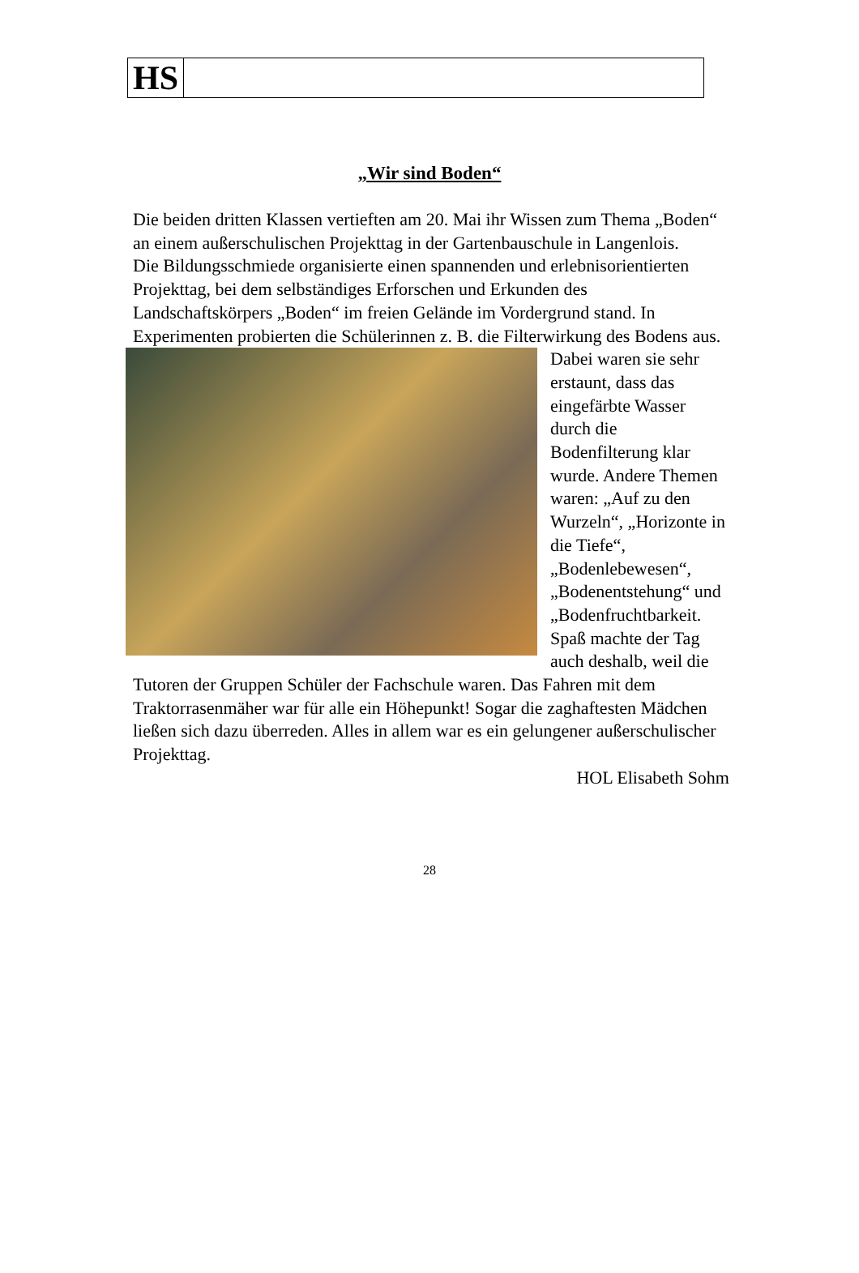HS
„Wir sind Boden“
Die beiden dritten Klassen vertieften am 20. Mai ihr Wissen zum Thema „Boden“ an einem außerschulischen Projekttag in der Gartenbauschule in Langenlois.
Die Bildungsschmiede organisierte einen spannenden und erlebnisorientierten Projekttag, bei dem selbständiges Erforschen und Erkunden des Landschaftskörpers „Boden“ im freien Gelände im Vordergrund stand. In Experimenten probierten die Schülerinnen z. B. die Filterwirkung des Bodens aus. Dabei waren sie sehr erstaunt, dass das eingefärbte Wasser durch die Bodenfilterung klar wurde. Andere Themen waren: „Auf zu den Wurzeln“, „Horizonte in die Tiefe“, „Bodenlebewesen“, „Bodenentstehung“ und „Bodenfruchtbarkeit. Spaß machte der Tag auch deshalb, weil die Tutoren der Gruppen Schüler der Fachschule waren. Das Fahren mit dem Traktorrasenmäher war für alle ein Höhepunkt! Sogar die zaghaftesten Mädchen ließen sich dazu überreden. Alles in allem war es ein gelungener außerschulischer Projekttag.
HOL Elisabeth Sohm
28